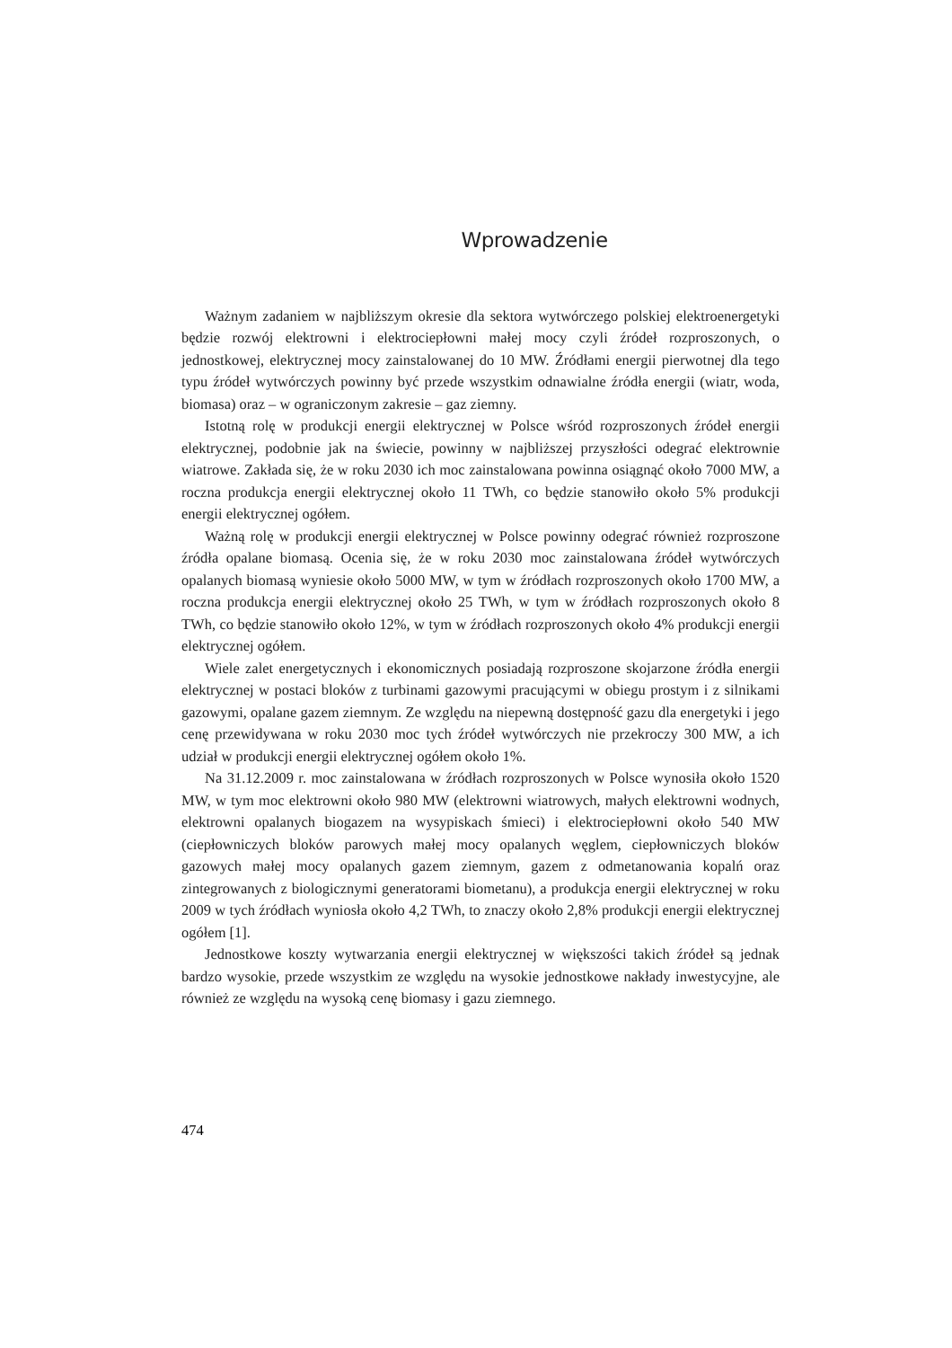Wprowadzenie
Ważnym zadaniem w najbliższym okresie dla sektora wytwórczego polskiej elektroenergetyki będzie rozwój elektrowni i elektrociepłowni małej mocy czyli źródeł rozproszonych, o jednostkowej, elektrycznej mocy zainstalowanej do 10 MW. Źródłami energii pierwotnej dla tego typu źródeł wytwórczych powinny być przede wszystkim odnawialne źródła energii (wiatr, woda, biomasa) oraz – w ograniczonym zakresie – gaz ziemny.
Istotną rolę w produkcji energii elektrycznej w Polsce wśród rozproszonych źródeł energii elektrycznej, podobnie jak na świecie, powinny w najbliższej przyszłości odegrać elektrownie wiatrowe. Zakłada się, że w roku 2030 ich moc zainstalowana powinna osiągnąć około 7000 MW, a roczna produkcja energii elektrycznej około 11 TWh, co będzie stanowiło około 5% produkcji energii elektrycznej ogółem.
Ważną rolę w produkcji energii elektrycznej w Polsce powinny odegrać również rozproszone źródła opalane biomasą. Ocenia się, że w roku 2030 moc zainstalowana źródeł wytwórczych opalanych biomasą wyniesie około 5000 MW, w tym w źródłach rozproszonych około 1700 MW, a roczna produkcja energii elektrycznej około 25 TWh, w tym w źródłach rozproszonych około 8 TWh, co będzie stanowiło około 12%, w tym w źródłach rozproszonych około 4% produkcji energii elektrycznej ogółem.
Wiele zalet energetycznych i ekonomicznych posiadają rozproszone skojarzone źródła energii elektrycznej w postaci bloków z turbinami gazowymi pracującymi w obiegu prostym i z silnikami gazowymi, opalane gazem ziemnym. Ze względu na niepewną dostępność gazu dla energetyki i jego cenę przewidywana w roku 2030 moc tych źródeł wytwórczych nie przekroczy 300 MW, a ich udział w produkcji energii elektrycznej ogółem około 1%.
Na 31.12.2009 r. moc zainstalowana w źródłach rozproszonych w Polsce wynosiła około 1520 MW, w tym moc elektrowni około 980 MW (elektrowni wiatrowych, małych elektrowni wodnych, elektrowni opalanych biogazem na wysypiskach śmieci) i elektrociepłowni około 540 MW (ciepłowniczych bloków parowych małej mocy opalanych węglem, ciepłowniczych bloków gazowych małej mocy opalanych gazem ziemnym, gazem z odmetanowania kopalń oraz zintegrowanych z biologicznymi generatorami biometanu), a produkcja energii elektrycznej w roku 2009 w tych źródłach wyniosła około 4,2 TWh, to znaczy około 2,8% produkcji energii elektrycznej ogółem [1].
Jednostkowe koszty wytwarzania energii elektrycznej w większości takich źródeł są jednak bardzo wysokie, przede wszystkim ze względu na wysokie jednostkowe nakłady inwestycyjne, ale również ze względu na wysoką cenę biomasy i gazu ziemnego.
474